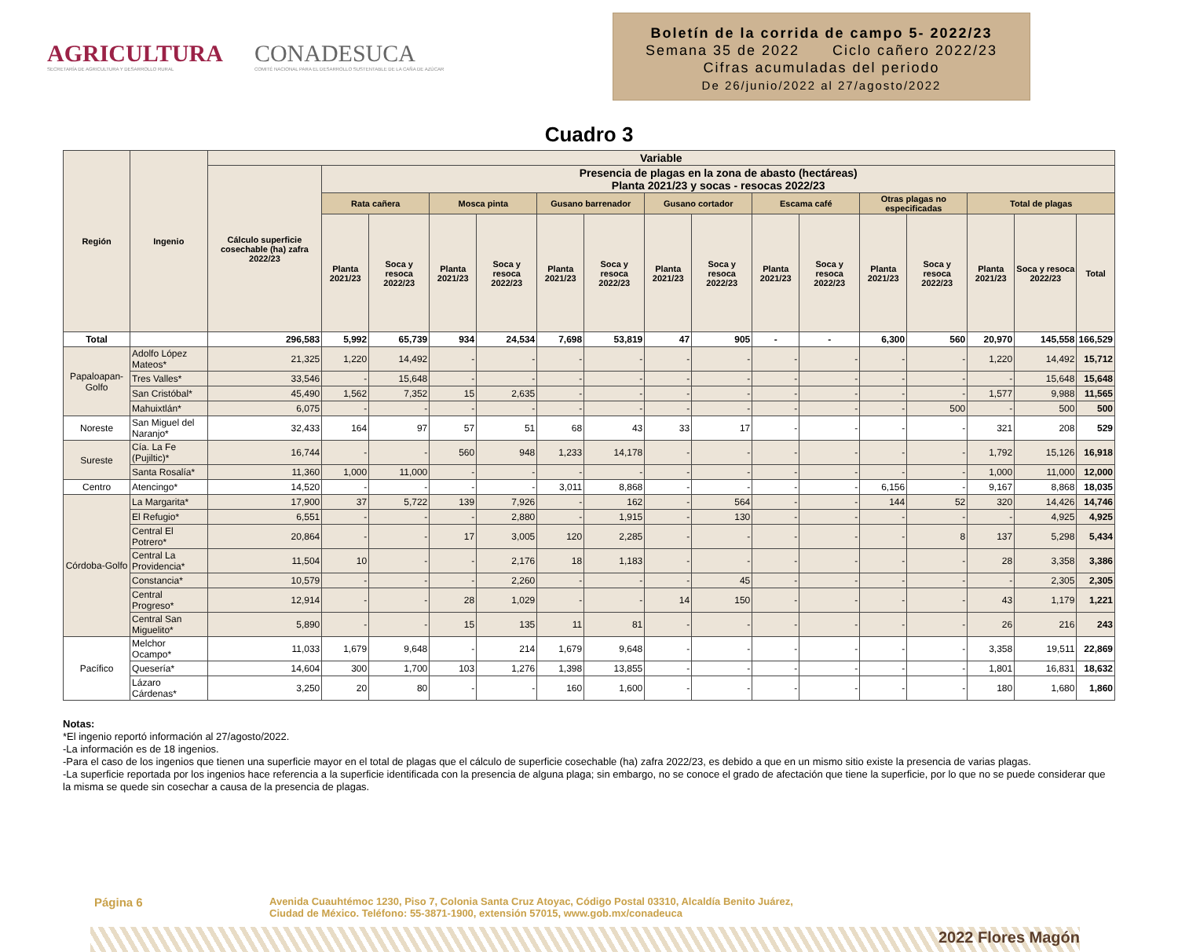AGRICULTURA
SECRETARÍA DE AGRICULTURA Y DESARROLLO RURAL
CONADESUCA
COMITÉ NACIONAL PARA EL DESARROLLO SUSTENTABLE DE LA CAÑA DE AZÚCAR
Boletín de la corrida de campo 5- 2022/23
Semana 35 de 2022 Ciclo cañero 2022/23
Cifras acumuladas del periodo
De 26/junio/2022 al 27/agosto/2022
Cuadro 3
| Región | Ingenio | Variable | | | | | | | | | | | | | | | |
| --- | --- | --- | --- | --- | --- | --- | --- | --- | --- | --- | --- | --- | --- | --- | --- | --- | --- |
| | | Cálculo superficie cosechable (ha) zafra 2022/23 | Presencia de plagas en la zona de abasto (hectáreas) Planta 2021/23 y socas - resocas 2022/23 | | | | | | | | | | | | | | |
| | | | Rata cañera | | Mosca pinta | | Gusano barrenador | | Gusano cortador | | Escama café | | Otras plagas no especificadas | | Total de plagas | | |
| | | | Planta 2021/23 | Soca y resoca 2022/23 | Planta 2021/23 | Soca y resoca 2022/23 | Planta 2021/23 | Soca y resoca 2022/23 | Planta 2021/23 | Soca y resoca 2022/23 | Planta 2021/23 | Soca y resoca 2022/23 | Planta 2021/23 | Soca y resoca 2022/23 | Planta 2021/23 | Soca y resoca 2022/23 | Total |
| Total | | 296,583 | 5,992 | 65,739 | 934 | 24,534 | 7,698 | 53,819 | 47 | 905 | - | - | 6,300 | 560 | 20,970 | 145,558 | 166,529 |
| Papaloapan-Golfo | Adolfo López Mateos* | 21,325 | 1,220 | 14,492 | - | - | - | - | - | - | - | - | - | - | 1,220 | 14,492 | 15,712 |
| | Tres Valles* | 33,546 | - | 15,648 | - | - | - | - | - | - | - | - | - | - | - | 15,648 | 15,648 |
| | San Cristóbal* | 45,490 | 1,562 | 7,352 | 15 | 2,635 | - | - | - | - | - | - | - | - | 1,577 | 9,988 | 11,565 |
| | Mahuixtlán* | 6,075 | - | - | - | - | - | - | - | - | - | - | - | 500 | - | 500 | 500 |
| Noreste | San Miguel del Naranjo* | 32,433 | 164 | 97 | 57 | 51 | 68 | 43 | 33 | 17 | - | - | - | - | 321 | 208 | 529 |
| Sureste | Cía. La Fe (Pujiltic)* | 16,744 | - | - | 560 | 948 | 1,233 | 14,178 | - | - | - | - | - | - | 1,792 | 15,126 | 16,918 |
| | Santa Rosalía* | 11,360 | 1,000 | 11,000 | - | - | - | - | - | - | - | - | - | - | 1,000 | 11,000 | 12,000 |
| Centro | Atencingo* | 14,520 | - | - | - | - | 3,011 | 8,868 | - | - | - | - | 6,156 | - | 9,167 | 8,868 | 18,035 |
| Córdoba-Golfo | La Margarita* | 17,900 | 37 | 5,722 | 139 | 7,926 | - | 162 | - | 564 | - | - | 144 | 52 | 320 | 14,426 | 14,746 |
| | El Refugio* | 6,551 | - | - | - | 2,880 | - | 1,915 | - | 130 | - | - | - | - | - | 4,925 | 4,925 |
| | Central El Potrero* | 20,864 | - | - | 17 | 3,005 | 120 | 2,285 | - | - | - | - | - | 8 | 137 | 5,298 | 5,434 |
| | Central La Providencia* | 11,504 | 10 | - | - | 2,176 | 18 | 1,183 | - | - | - | - | - | - | 28 | 3,358 | 3,386 |
| | Constancia* | 10,579 | - | - | - | 2,260 | - | - | - | 45 | - | - | - | - | - | 2,305 | 2,305 |
| | Central Progreso* | 12,914 | - | - | 28 | 1,029 | - | - | 14 | 150 | - | - | - | - | 43 | 1,179 | 1,221 |
| | Central San Miguelito* | 5,890 | - | - | 15 | 135 | 11 | 81 | - | - | - | - | - | - | 26 | 216 | 243 |
| Pacífico | Melchor Ocampo* | 11,033 | 1,679 | 9,648 | - | 214 | 1,679 | 9,648 | - | - | - | - | - | - | 3,358 | 19,511 | 22,869 |
| | Quesería* | 14,604 | 300 | 1,700 | 103 | 1,276 | 1,398 | 13,855 | - | - | - | - | - | - | 1,801 | 16,831 | 18,632 |
| | Lázaro Cárdenas* | 3,250 | 20 | 80 | - | - | 160 | 1,600 | - | - | - | - | - | - | 180 | 1,680 | 1,860 |
Notas:
*El ingenio reportó información al 27/agosto/2022.
-La información es de 18 ingenios.
-Para el caso de los ingenios que tienen una superficie mayor en el total de plagas que el cálculo de superficie cosechable (ha) zafra 2022/23, es debido a que en un mismo sitio existe la presencia de varias plagas.
-La superficie reportada por los ingenios hace referencia a la superficie identificada con la presencia de alguna plaga; sin embargo, no se conoce el grado de afectación que tiene la superficie, por lo que no se puede considerar que la misma se quede sin cosechar a causa de la presencia de plagas.
Página 6
Avenida Cuauhtémoc 1230, Piso 7, Colonia Santa Cruz Atoyac, Código Postal 03310, Alcaldía Benito Juárez,
Ciudad de México. Teléfono: 55-3871-1900, extensión 57015, www.gob.mx/conadeuca
2022 Flores Magón